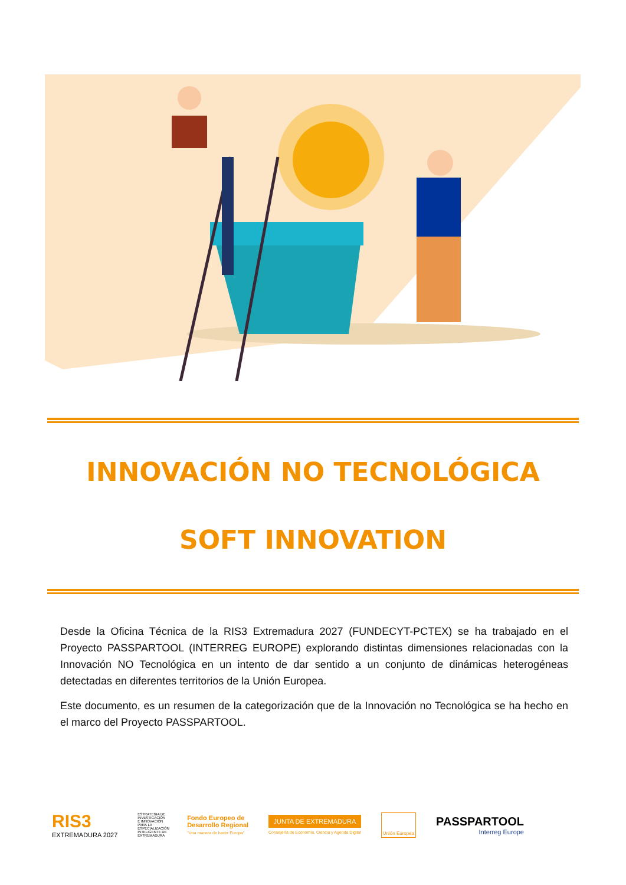INNOVACIÓN NO TECNOLÓGICA
SOFT INNOVATION
Desde la Oficina Técnica de la RIS3 Extremadura 2027 (FUNDECYT-PCTEX) se ha trabajado en el Proyecto PASSPARTOOL (INTERREG EUROPE) explorando distintas dimensiones relacionadas con la Innovación NO Tecnológica en un intento de dar sentido a un conjunto de dinámicas heterogéneas detectadas en diferentes territorios de la Unión Europea.
Este documento, es un resumen de la categorización que de la Innovación no Tecnológica se ha hecho en el marco del Proyecto PASSPARTOOL.
RIS3
EXTREMADURA 2027
ESTRATEGIA DE INVESTIGACIÓN E INNOVACIÓN PARA LA ESPECIALIZACIÓN INTELIGENTE DE EXTREMADURA
Fondo Europeo de
Desarrollo Regional
"Una manera de hacer Europa"
JUNTA DE EXTREMADURA
Consejería de Economía, Ciencia y Agenda Digital
Unión Europea
PASSPARTOOL
Interreg Europe